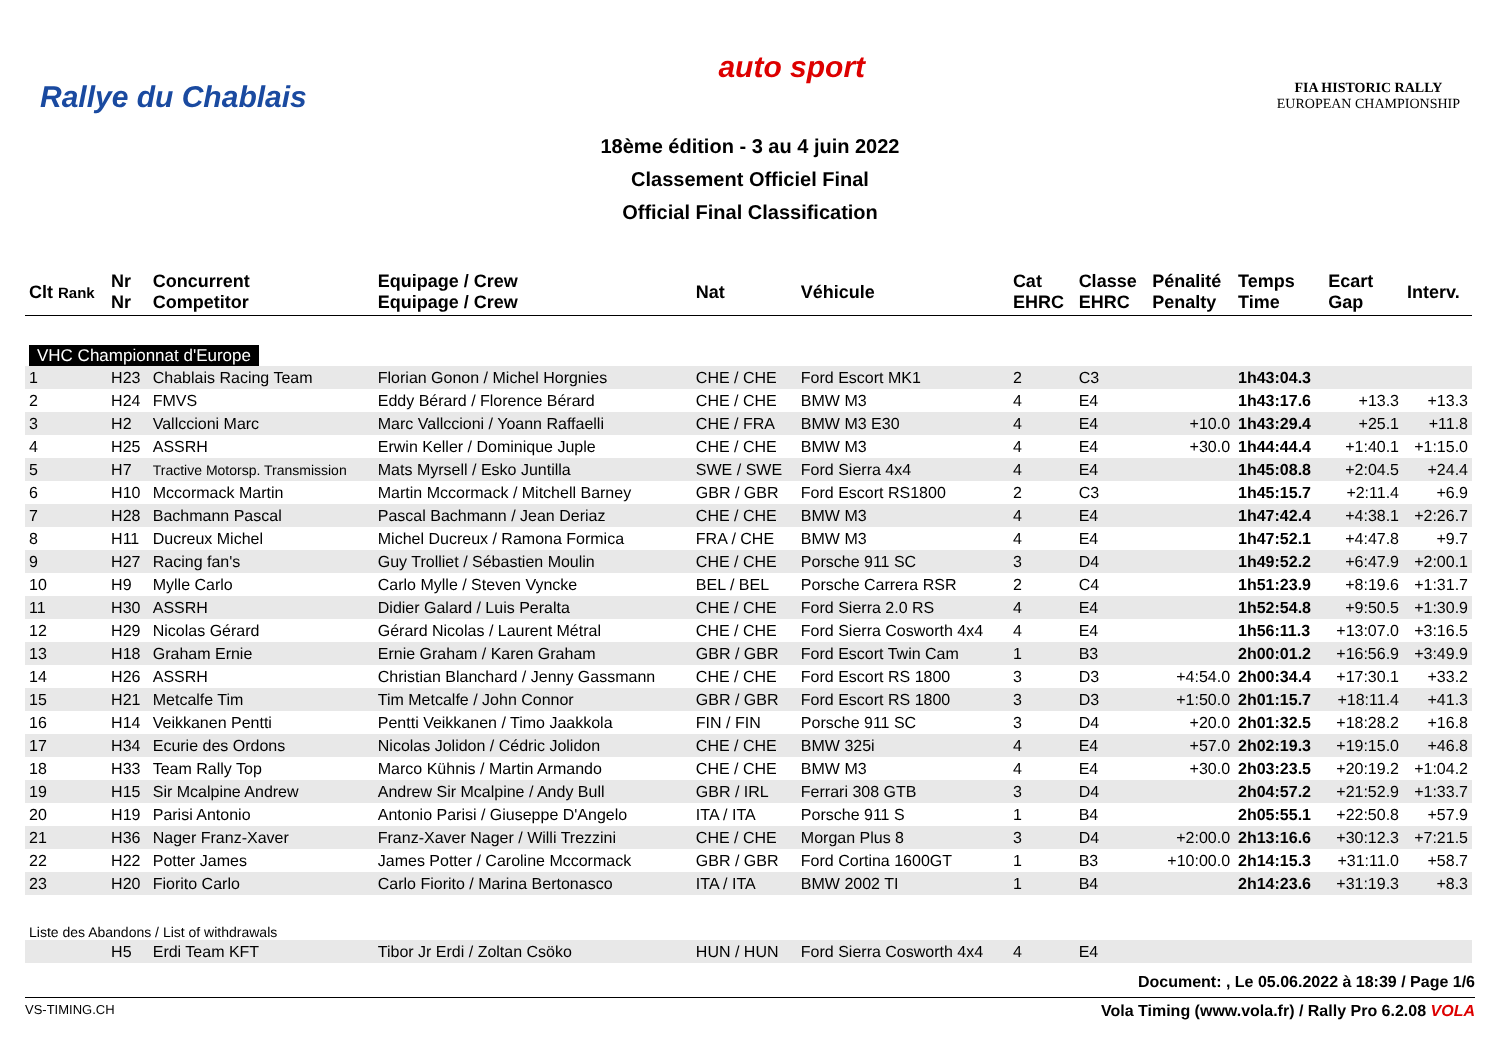Rallye du Chablais
auto sport
FIA HISTORIC RALLY
EUROPEAN CHAMPIONSHIP
18ème édition - 3 au 4 juin 2022
Classement Officiel Final
Official Final Classification
| Clt Rank | Nr Nr | Concurrent Competitor | Equipage / Crew Equipage / Crew | Nat | Véhicule | Cat EHRC | Classe EHRC | Pénalité Penalty | Temps Time | Ecart Gap | Interv. |
| --- | --- | --- | --- | --- | --- | --- | --- | --- | --- | --- | --- |
| VHC Championnat d'Europe | | | | | | | | | | | |
| 1 | H23 | Chablais Racing Team | Florian Gonon / Michel Horgnies | CHE / CHE | Ford Escort MK1 | 2 | C3 | | 1h43:04.3 | | |
| 2 | H24 | FMVS | Eddy Bérard / Florence Bérard | CHE / CHE | BMW M3 | 4 | E4 | | 1h43:17.6 | +13.3 | +13.3 |
| 3 | H2 | Vallccioni Marc | Marc Vallccioni / Yoann Raffaelli | CHE / FRA | BMW M3 E30 | 4 | E4 | +10.0 | 1h43:29.4 | +25.1 | +11.8 |
| 4 | H25 | ASSRH | Erwin Keller / Dominique Juple | CHE / CHE | BMW M3 | 4 | E4 | +30.0 | 1h44:44.4 | +1:40.1 | +1:15.0 |
| 5 | H7 | Tractive Motorsp. Transmission | Mats Myrsell / Esko Juntilla | SWE / SWE | Ford Sierra 4x4 | 4 | E4 | | 1h45:08.8 | +2:04.5 | +24.4 |
| 6 | H10 | Mccormack Martin | Martin Mccormack / Mitchell Barney | GBR / GBR | Ford Escort RS1800 | 2 | C3 | | 1h45:15.7 | +2:11.4 | +6.9 |
| 7 | H28 | Bachmann Pascal | Pascal Bachmann / Jean Deriaz | CHE / CHE | BMW M3 | 4 | E4 | | 1h47:42.4 | +4:38.1 | +2:26.7 |
| 8 | H11 | Ducreux Michel | Michel Ducreux / Ramona Formica | FRA / CHE | BMW M3 | 4 | E4 | | 1h47:52.1 | +4:47.8 | +9.7 |
| 9 | H27 | Racing fan's | Guy Trolliet / Sébastien Moulin | CHE / CHE | Porsche 911 SC | 3 | D4 | | 1h49:52.2 | +6:47.9 | +2:00.1 |
| 10 | H9 | Mylle Carlo | Carlo Mylle / Steven Vyncke | BEL / BEL | Porsche Carrera RSR | 2 | C4 | | 1h51:23.9 | +8:19.6 | +1:31.7 |
| 11 | H30 | ASSRH | Didier Galard / Luis Peralta | CHE / CHE | Ford Sierra 2.0 RS | 4 | E4 | | 1h52:54.8 | +9:50.5 | +1:30.9 |
| 12 | H29 | Nicolas Gérard | Gérard Nicolas / Laurent Métral | CHE / CHE | Ford Sierra Cosworth 4x4 | 4 | E4 | | 1h56:11.3 | +13:07.0 | +3:16.5 |
| 13 | H18 | Graham Ernie | Ernie Graham / Karen Graham | GBR / GBR | Ford Escort Twin Cam | 1 | B3 | | 2h00:01.2 | +16:56.9 | +3:49.9 |
| 14 | H26 | ASSRH | Christian Blanchard / Jenny Gassmann | CHE / CHE | Ford Escort RS 1800 | 3 | D3 | +4:54.0 | 2h00:34.4 | +17:30.1 | +33.2 |
| 15 | H21 | Metcalfe Tim | Tim Metcalfe / John Connor | GBR / GBR | Ford Escort RS 1800 | 3 | D3 | +1:50.0 | 2h01:15.7 | +18:11.4 | +41.3 |
| 16 | H14 | Veikkanen Pentti | Pentti Veikkanen / Timo Jaakkola | FIN / FIN | Porsche 911 SC | 3 | D4 | +20.0 | 2h01:32.5 | +18:28.2 | +16.8 |
| 17 | H34 | Ecurie des Ordons | Nicolas Jolidon / Cédric Jolidon | CHE / CHE | BMW 325i | 4 | E4 | +57.0 | 2h02:19.3 | +19:15.0 | +46.8 |
| 18 | H33 | Team Rally Top | Marco Kühnis / Martin Armando | CHE / CHE | BMW M3 | 4 | E4 | +30.0 | 2h03:23.5 | +20:19.2 | +1:04.2 |
| 19 | H15 | Sir Mcalpine Andrew | Andrew Sir Mcalpine / Andy Bull | GBR / IRL | Ferrari 308 GTB | 3 | D4 | | 2h04:57.2 | +21:52.9 | +1:33.7 |
| 20 | H19 | Parisi Antonio | Antonio Parisi / Giuseppe D'Angelo | ITA / ITA | Porsche 911 S | 1 | B4 | | 2h05:55.1 | +22:50.8 | +57.9 |
| 21 | H36 | Nager Franz-Xaver | Franz-Xaver Nager / Willi Trezzini | CHE / CHE | Morgan Plus 8 | 3 | D4 | +2:00.0 | 2h13:16.6 | +30:12.3 | +7:21.5 |
| 22 | H22 | Potter James | James Potter / Caroline Mccormack | GBR / GBR | Ford Cortina 1600GT | 1 | B3 | +10:00.0 | 2h14:15.3 | +31:11.0 | +58.7 |
| 23 | H20 | Fiorito Carlo | Carlo Fiorito / Marina Bertonasco | ITA / ITA | BMW 2002 TI | 1 | B4 | | 2h14:23.6 | +31:19.3 | +8.3 |
| Liste des Abandons / List of withdrawals | | | | | | | | | | | |
| | H5 | Erdi Team KFT | Tibor Jr Erdi / Zoltan Csöko | HUN / HUN | Ford Sierra Cosworth 4x4 | 4 | E4 | | | | |
Document: , Le 05.06.2022 à 18:39 / Page 1/6
VS-TIMING.CH Vola Timing (www.vola.fr) / Rally Pro 6.2.08 VOLA